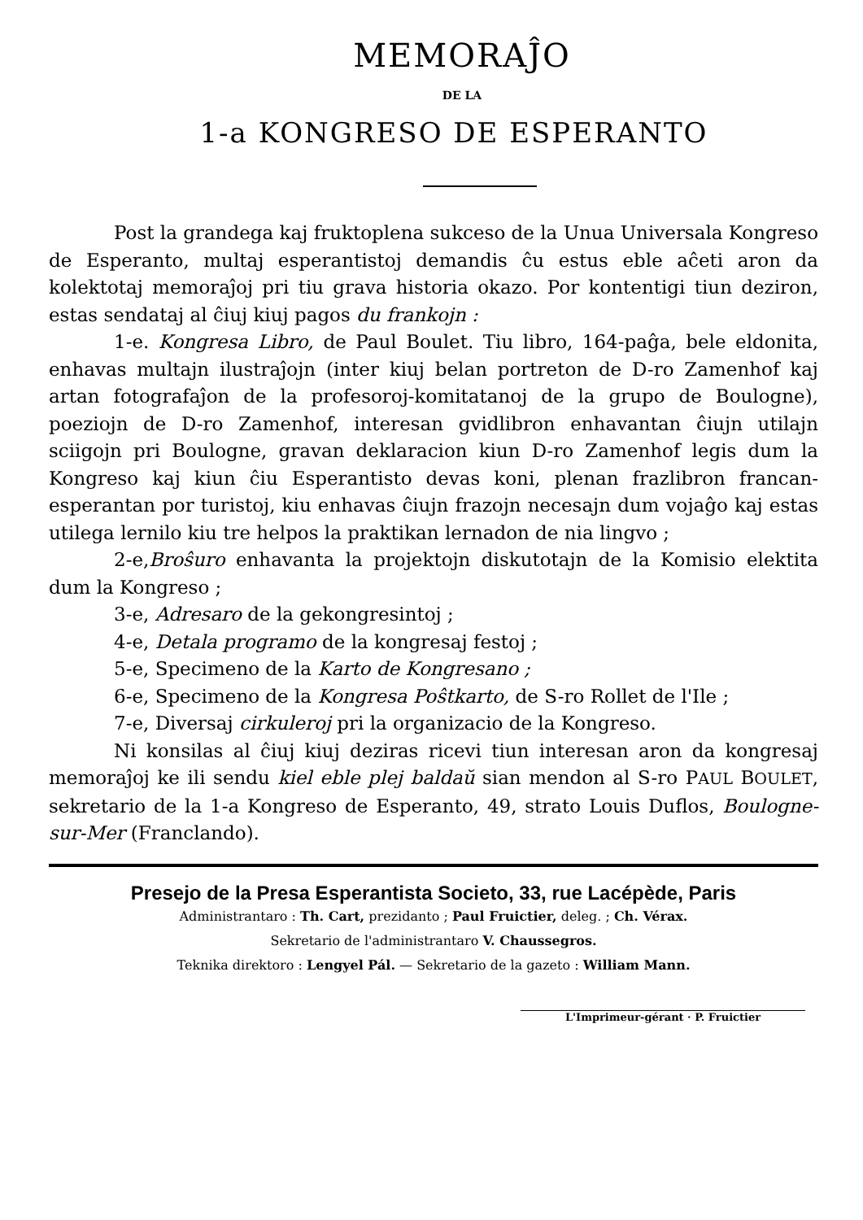MEMORAĴO
DE LA
1-a KONGRESO DE ESPERANTO
Post la grandega kaj fruktoplena sukceso de la Unua Universala Kongreso de Esperanto, multaj esperantistoj demandis ĉu estus eble aĉeti aron da kolektotaj memoraĵoj pri tiu grava historia okazo. Por kontentigi tiun deziron, estas sendataj al ĉiuj kiuj pagos du frankojn :
1-e. Kongresa Libro, de Paul Boulet. Tiu libro, 164-paĝa, bele eldonita, enhavas multajn ilustraĵojn (inter kiuj belan portreton de D-ro Zamenhof kaj artan fotografaĵon de la profesoroj-komitatanoj de la grupo de Boulogne), poeziojn de D-ro Zamenhof, interesan gvidlibron enhavantan ĉiujn utilajn sciigojn pri Boulogne, gravan deklaracion kiun D-ro Zamenhof legis dum la Kongreso kaj kiun ĉiu Esperantisto devas koni, plenan frazlibron francan-esperantan por turistoj, kiu enhavas ĉiujn frazojn necesajn dum vojaĝo kaj estas utilega lernilo kiu tre helpos la praktikan lernadon de nia lingvo ;
2-e,Broŝuro enhavanta la projektojn diskutotajn de la Komisio elektita dum la Kongreso ;
3-e, Adresaro de la gekongresintoj ;
4-e, Detala programo de la kongresaj festoj ;
5-e, Specimeno de la Karto de Kongresano ;
6-e, Specimeno de la Kongresa Poŝtkarto, de S-ro Rollet de l'Ile ;
7-e, Diversaj cirkuleroj pri la organizacio de la Kongreso.
Ni konsilas al ĉiuj kiuj deziras ricevi tiun interesan aron da kongresaj memoraĵoj ke ili sendu kiel eble plej baldaŭ sian mendon al S-ro PAUL BOULET, sekretario de la 1-a Kongreso de Esperanto, 49, strato Louis Duflos, Boulogne-sur-Mer (Franclando).
Presejo de la Presa Esperantista Societo, 33, rue Lacépède, Paris
Administrantaro : Th. Cart, prezidanto ; Paul Fruictier, deleg. ; Ch. Vérax.
Sekretario de l'administrantaro V. Chaussegros.
Teknika direktoro : Lengyel Pál. — Sekretario de la gazeto : William Mann.
L'Imprimeur-gérant · P. Fruictier